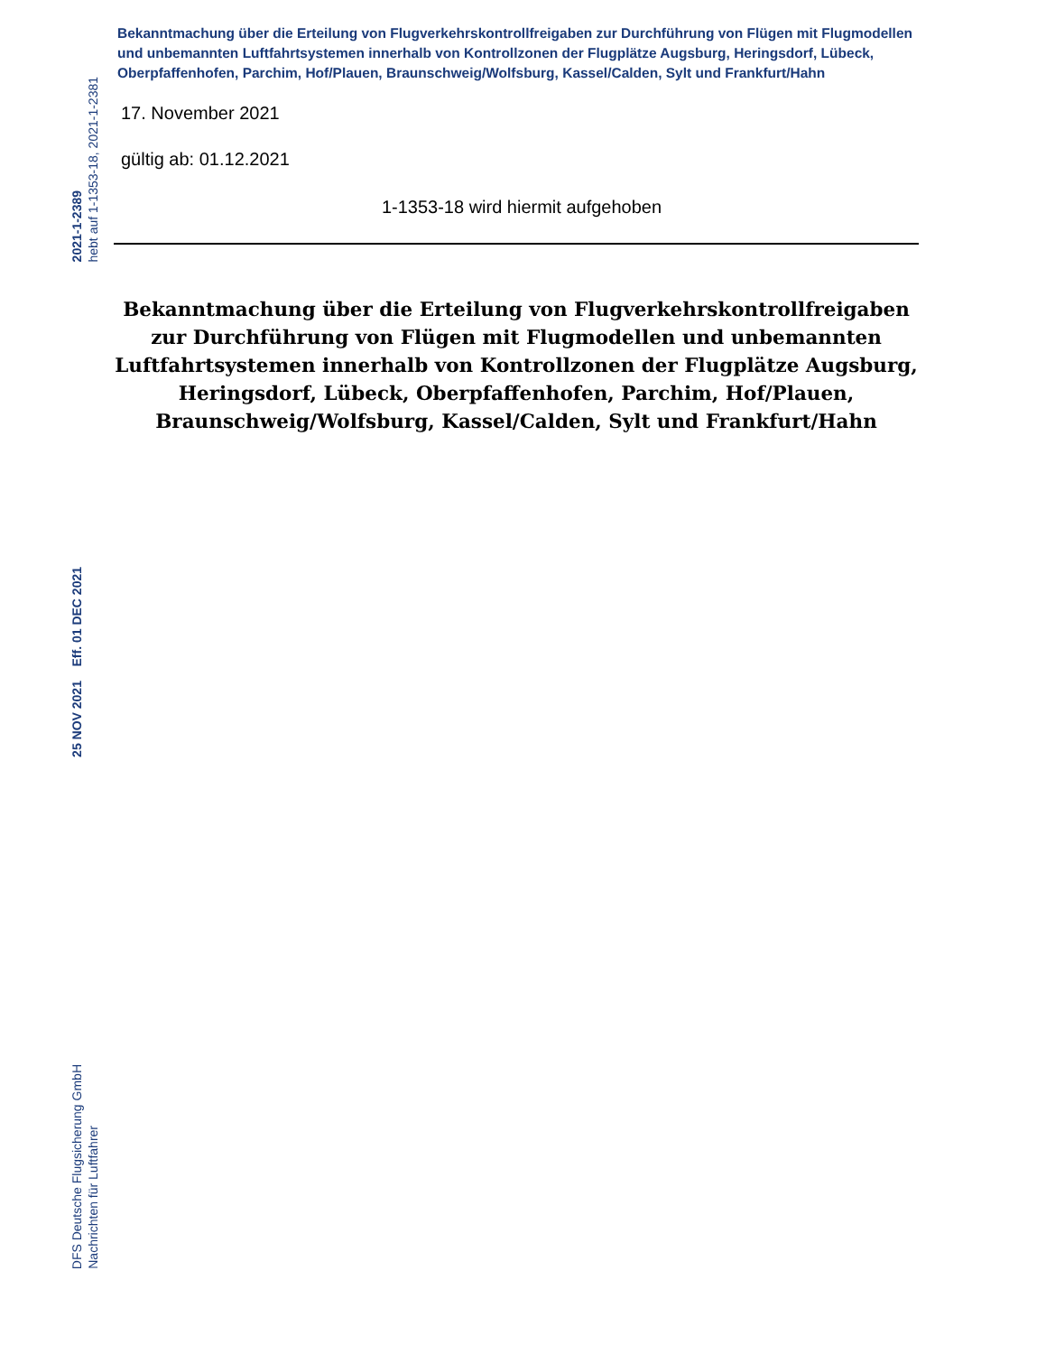2021-1-2389
hebt auf 1-1353-18, 2021-1-2381
25 NOV 2021 Eff. 01 DEC 2021
DFS Deutsche Flugsicherung GmbH
Nachrichten für Luftfahrer
Bekanntmachung über die Erteilung von Flugverkehrskontrollfreigaben zur Durchführung von Flügen mit Flugmodellen und unbemannten Luftfahrtsystemen innerhalb von Kontrollzonen der Flugplätze Augsburg, Heringsdorf, Lübeck, Oberpfaffenhofen, Parchim, Hof/Plauen, Braunschweig/Wolfsburg, Kassel/Calden, Sylt und Frankfurt/Hahn
17. November 2021
gültig ab: 01.12.2021
1-1353-18 wird hiermit aufgehoben
Bekanntmachung über die Erteilung von Flugverkehrskontrollfreigaben zur Durchführung von Flügen mit Flugmodellen und unbemannten Luftfahrtsystemen innerhalb von Kontrollzonen der Flugplätze Augsburg, Heringsdorf, Lübeck, Oberpfaffenhofen, Parchim, Hof/Plauen, Braunschweig/Wolfsburg, Kassel/Calden, Sylt und Frankfurt/Hahn